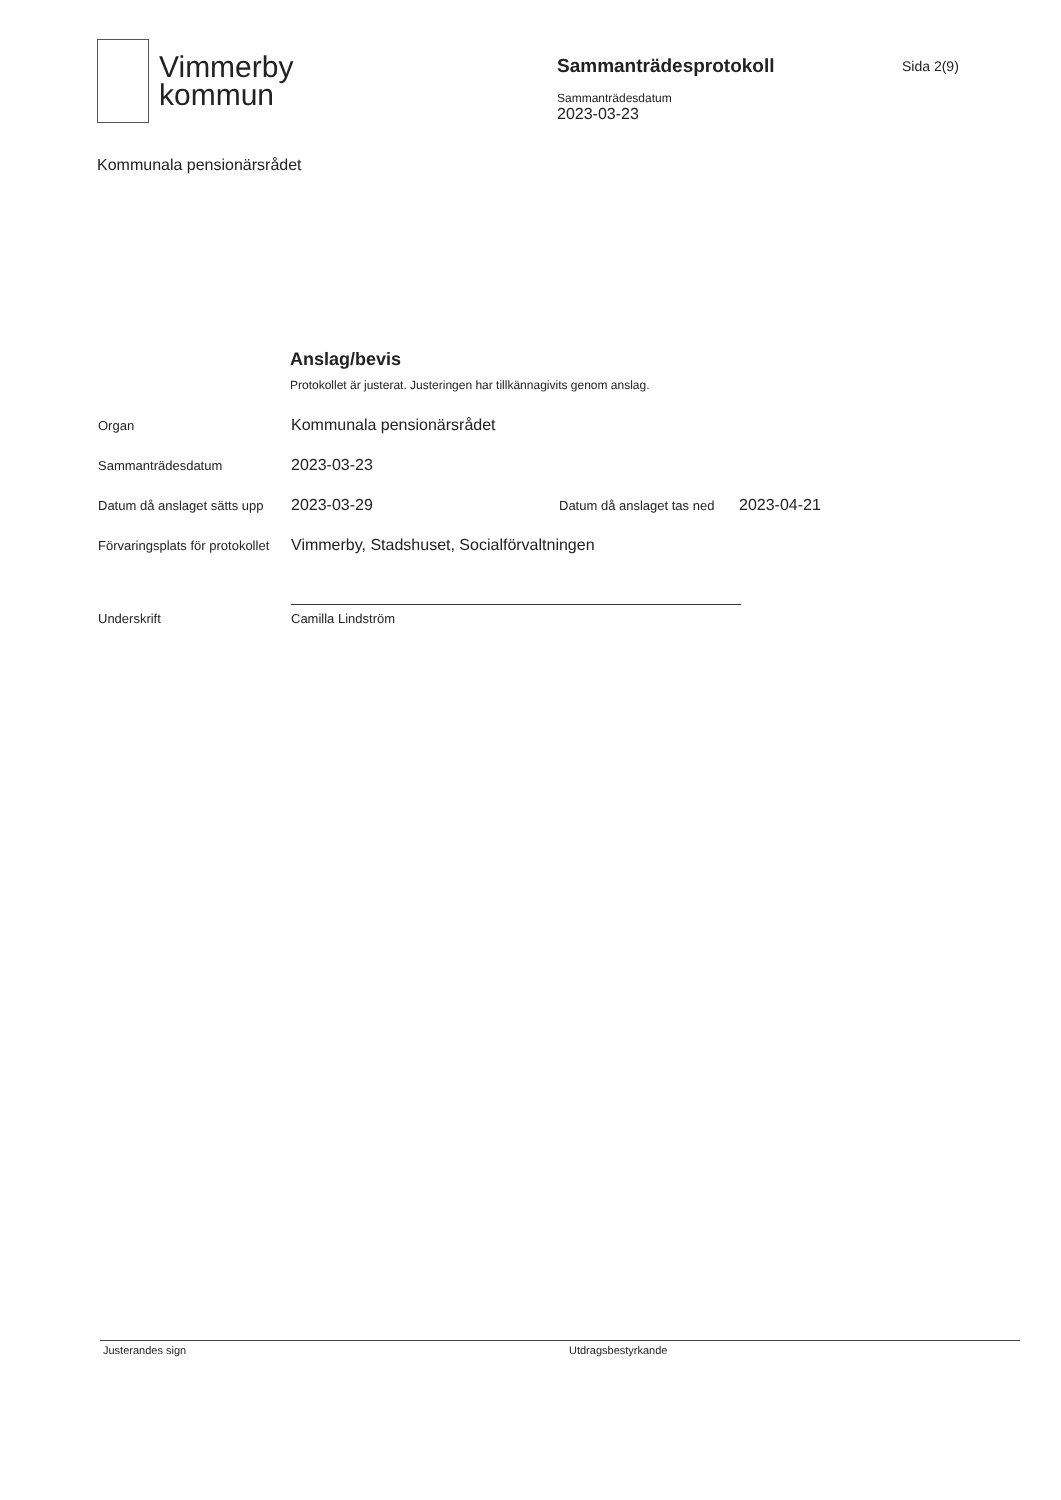Vimmerby
kommun
Sammanträdesprotokoll
Sammanträdesdatum
2023-03-23
Sida 2(9)
Kommunala pensionärsrådet
Anslag/bevis
Protokollet är justerat. Justeringen har tillkännagivits genom anslag.
Organ
Kommunala pensionärsrådet
Sammanträdesdatum
2023-03-23
Datum då anslaget sätts upp
2023-03-29
Datum då anslaget tas ned
2023-04-21
Förvaringsplats för protokollet
Vimmerby, Stadshuset, Socialförvaltningen
Underskrift
Camilla Lindström
Justerandes sign Utdragsbestyrkande